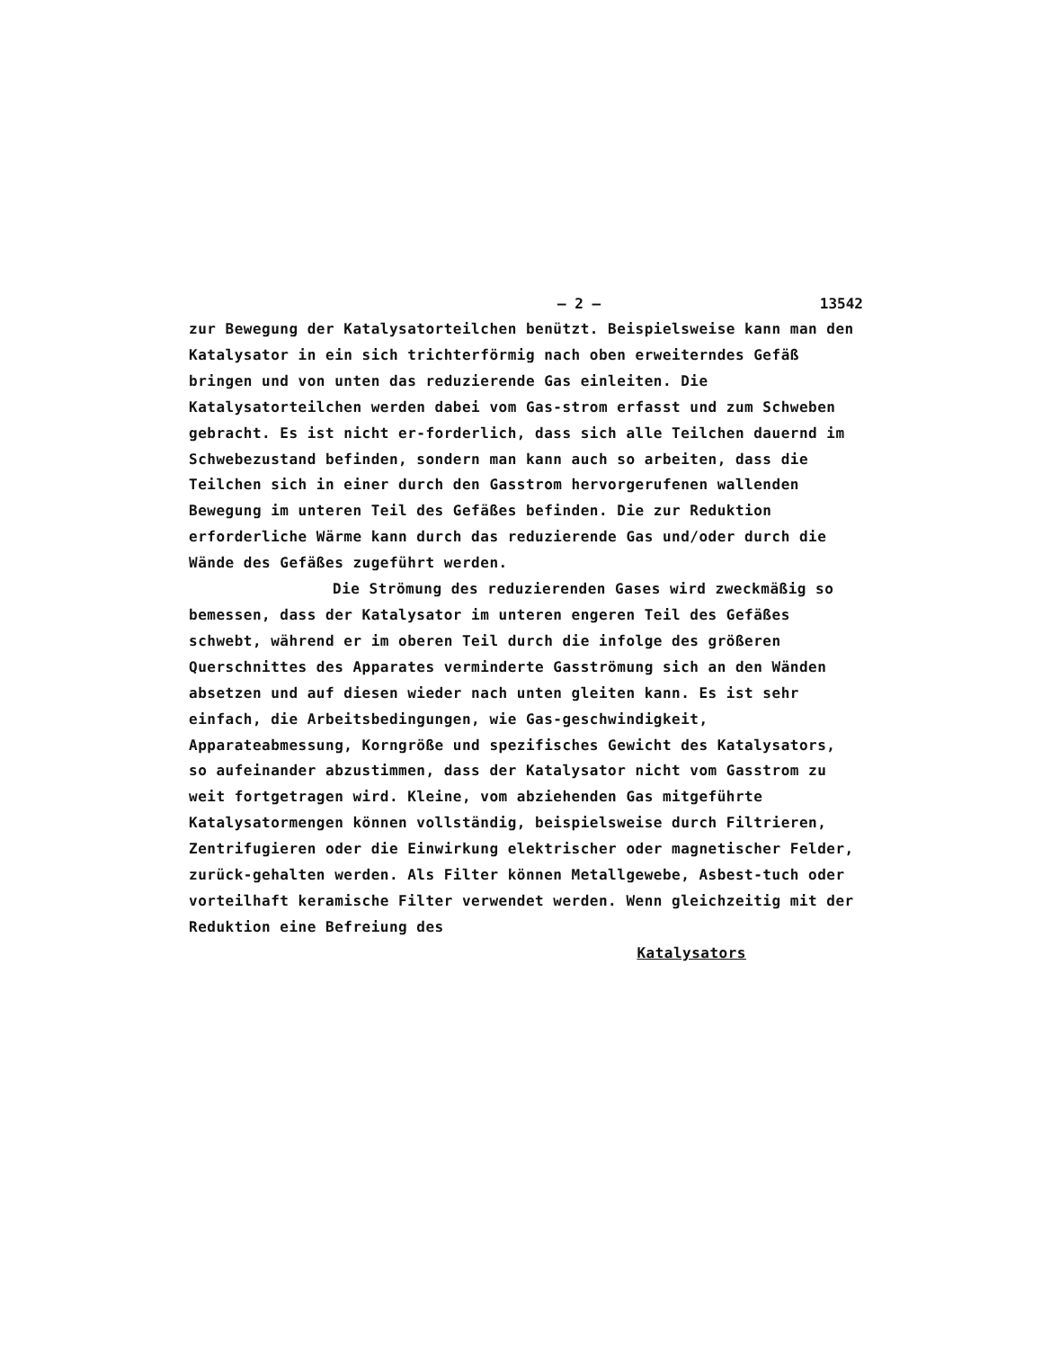– 2 – 13542
zur Bewegung der Katalysatorteilchen benützt. Beispielsweise kann man den Katalysator in ein sich trichterförmig nach oben erweiterndes Gefäß bringen und von unten das reduzierende Gas einleiten. Die Katalysatorteilchen werden dabei vom Gas-strom erfasst und zum Schweben gebracht. Es ist nicht er-forderlich, dass sich alle Teilchen dauernd im Schwebezustand befinden, sondern man kann auch so arbeiten, dass die Teilchen sich in einer durch den Gasstrom hervorgerufenen wallenden Bewegung im unteren Teil des Gefäßes befinden. Die zur Reduktion erforderliche Wärme kann durch das reduzierende Gas und/oder durch die Wände des Gefäßes zugeführt werden.
Die Strömung des reduzierenden Gases wird zweckmäßig so bemessen, dass der Katalysator im unteren engeren Teil des Gefäßes schwebt, während er im oberen Teil durch die infolge des größeren Querschnittes des Apparates verminderte Gasströmung sich an den Wänden absetzen und auf diesen wieder nach unten gleiten kann. Es ist sehr einfach, die Arbeitsbedingungen, wie Gas-geschwindigkeit, Apparateabmessung, Korngröße und spezifisches Gewicht des Katalysators, so aufeinander abzustimmen, dass der Katalysator nicht vom Gasstrom zu weit fortgetragen wird. Kleine, vom abziehenden Gas mitgeführte Katalysatormengen können vollständig, beispielsweise durch Filtrieren, Zentrifugieren oder die Einwirkung elektrischer oder magnetischer Felder, zurück-gehalten werden. Als Filter können Metallgewebe, Asbest-tuch oder vorteilhaft keramische Filter verwendet werden. Wenn gleichzeitig mit der Reduktion eine Befreiung des
Katalysators